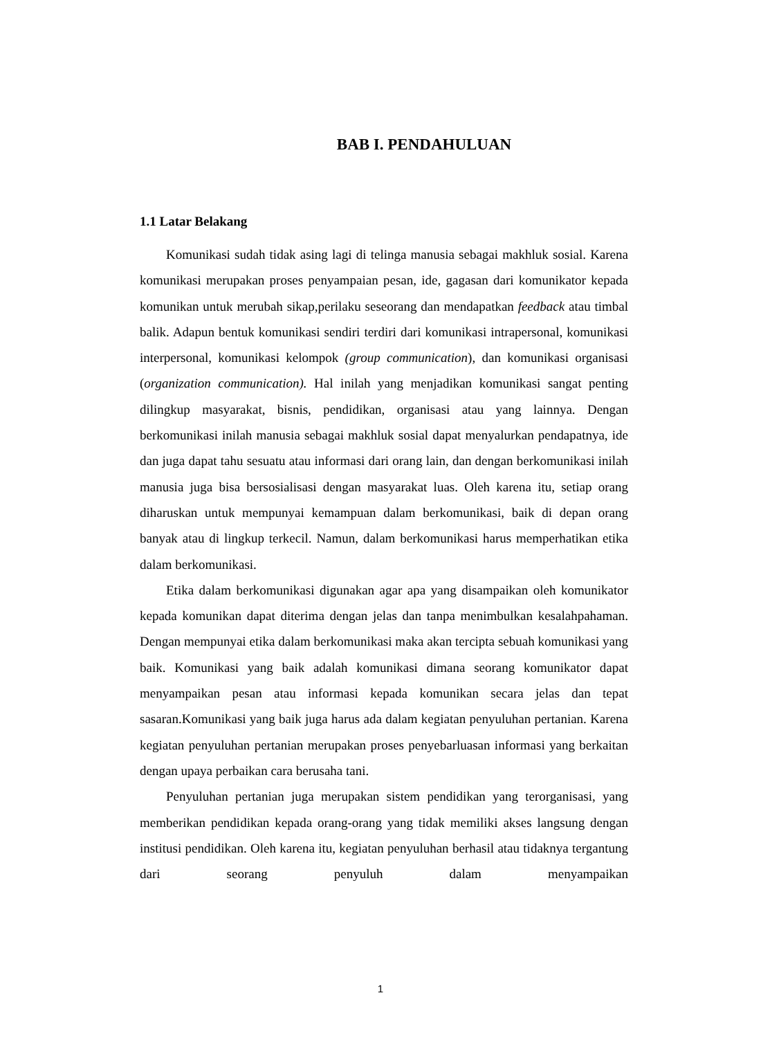BAB I. PENDAHULUAN
1.1 Latar Belakang
Komunikasi sudah tidak asing lagi di telinga manusia sebagai makhluk sosial. Karena komunikasi merupakan proses penyampaian pesan, ide, gagasan dari komunikator kepada komunikan untuk merubah sikap,perilaku seseorang dan mendapatkan feedback atau timbal balik. Adapun bentuk komunikasi sendiri terdiri dari komunikasi intrapersonal, komunikasi interpersonal, komunikasi kelompok (group communication), dan komunikasi organisasi (organization communication). Hal inilah yang menjadikan komunikasi sangat penting dilingkup masyarakat, bisnis, pendidikan, organisasi atau yang lainnya. Dengan berkomunikasi inilah manusia sebagai makhluk sosial dapat menyalurkan pendapatnya, ide dan juga dapat tahu sesuatu atau informasi dari orang lain, dan dengan berkomunikasi inilah manusia juga bisa bersosialisasi dengan masyarakat luas. Oleh karena itu, setiap orang diharuskan untuk mempunyai kemampuan dalam berkomunikasi, baik di depan orang banyak atau di lingkup terkecil. Namun, dalam berkomunikasi harus memperhatikan etika dalam berkomunikasi.
Etika dalam berkomunikasi digunakan agar apa yang disampaikan oleh komunikator kepada komunikan dapat diterima dengan jelas dan tanpa menimbulkan kesalahpahaman. Dengan mempunyai etika dalam berkomunikasi maka akan tercipta sebuah komunikasi yang baik. Komunikasi yang baik adalah komunikasi dimana seorang komunikator dapat menyampaikan pesan atau informasi kepada komunikan secara jelas dan tepat sasaran.Komunikasi yang baik juga harus ada dalam kegiatan penyuluhan pertanian. Karena kegiatan penyuluhan pertanian merupakan proses penyebarluasan informasi yang berkaitan dengan upaya perbaikan cara berusaha tani.
Penyuluhan pertanian juga merupakan sistem pendidikan yang terorganisasi, yang memberikan pendidikan kepada orang-orang yang tidak memiliki akses langsung dengan institusi pendidikan. Oleh karena itu, kegiatan penyuluhan berhasil atau tidaknya tergantung dari seorang penyuluh dalam menyampaikan
1